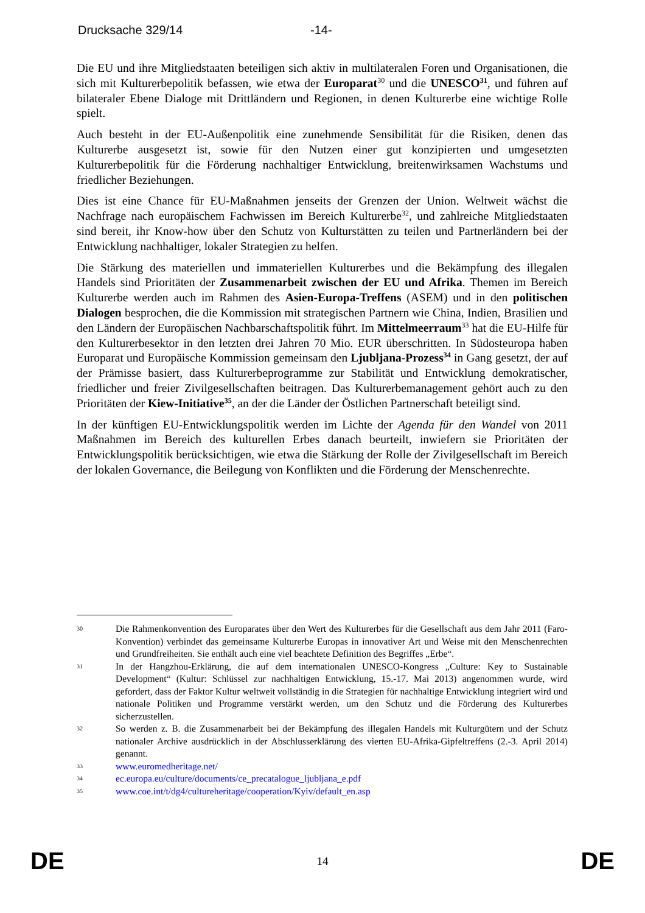Drucksache 329/14 -14-
Die EU und ihre Mitgliedstaaten beteiligen sich aktiv in multilateralen Foren und Organisationen, die sich mit Kulturerbepolitik befassen, wie etwa der Europarat<sup>30</sup> und die UNESCO<sup>31</sup>, und führen auf bilateraler Ebene Dialoge mit Drittländern und Regionen, in denen Kulturerbe eine wichtige Rolle spielt.
Auch besteht in der EU-Außenpolitik eine zunehmende Sensibilität für die Risiken, denen das Kulturerbe ausgesetzt ist, sowie für den Nutzen einer gut konzipierten und umgesetzten Kulturerbepolitik für die Förderung nachhaltiger Entwicklung, breitenwirksamen Wachstums und friedlicher Beziehungen.
Dies ist eine Chance für EU-Maßnahmen jenseits der Grenzen der Union. Weltweit wächst die Nachfrage nach europäischem Fachwissen im Bereich Kulturerbe<sup>32</sup>, und zahlreiche Mitgliedstaaten sind bereit, ihr Know-how über den Schutz von Kulturstätten zu teilen und Partnerländern bei der Entwicklung nachhaltiger, lokaler Strategien zu helfen.
Die Stärkung des materiellen und immateriellen Kulturerbes und die Bekämpfung des illegalen Handels sind Prioritäten der Zusammenarbeit zwischen der EU und Afrika. Themen im Bereich Kulturerbe werden auch im Rahmen des Asien-Europa-Treffens (ASEM) und in den politischen Dialogen besprochen, die die Kommission mit strategischen Partnern wie China, Indien, Brasilien und den Ländern der Europäischen Nachbarschaftspolitik führt. Im Mittelmeerraum<sup>33</sup> hat die EU-Hilfe für den Kulturerbesektor in den letzten drei Jahren 70 Mio. EUR überschritten. In Südosteuropa haben Europarat und Europäische Kommission gemeinsam den Ljubljana-Prozess<sup>34</sup> in Gang gesetzt, der auf der Prämisse basiert, dass Kulturerbeprogramme zur Stabilität und Entwicklung demokratischer, friedlicher und freier Zivilgesellschaften beitragen. Das Kulturerbemanagement gehört auch zu den Prioritäten der Kiew-Initiative<sup>35</sup>, an der die Länder der Östlichen Partnerschaft beteiligt sind.
In der künftigen EU-Entwicklungspolitik werden im Lichte der Agenda für den Wandel von 2011 Maßnahmen im Bereich des kulturellen Erbes danach beurteilt, inwiefern sie Prioritäten der Entwicklungspolitik berücksichtigen, wie etwa die Stärkung der Rolle der Zivilgesellschaft im Bereich der lokalen Governance, die Beilegung von Konflikten und die Förderung der Menschenrechte.
30 Die Rahmenkonvention des Europarates über den Wert des Kulturerbes für die Gesellschaft aus dem Jahr 2011 (Faro-Konvention) verbindet das gemeinsame Kulturerbe Europas in innovativer Art und Weise mit den Menschenrechten und Grundfreiheiten. Sie enthält auch eine viel beachtete Definition des Begriffes „Erbe“.
31 In der Hangzhou-Erklärung, die auf dem internationalen UNESCO-Kongress „Culture: Key to Sustainable Development“ (Kultur: Schlüssel zur nachhaltigen Entwicklung, 15.-17. Mai 2013) angenommen wurde, wird gefordert, dass der Faktor Kultur weltweit vollständig in die Strategien für nachhaltige Entwicklung integriert wird und nationale Politiken und Programme verstärkt werden, um den Schutz und die Förderung des Kulturerbes sicherzustellen.
32 So werden z. B. die Zusammenarbeit bei der Bekämpfung des illegalen Handels mit Kulturgütern und der Schutz nationaler Archive ausdrücklich in der Abschlusserklärung des vierten EU-Afrika-Gipfeltreffens (2.-3. April 2014) genannt.
33 www.euromedheritage.net/
34 ec.europa.eu/culture/documents/ce_precatalogue_ljubljana_e.pdf
35 www.coe.int/t/dg4/cultureheritage/cooperation/Kyiv/default_en.asp
DE 14 DE